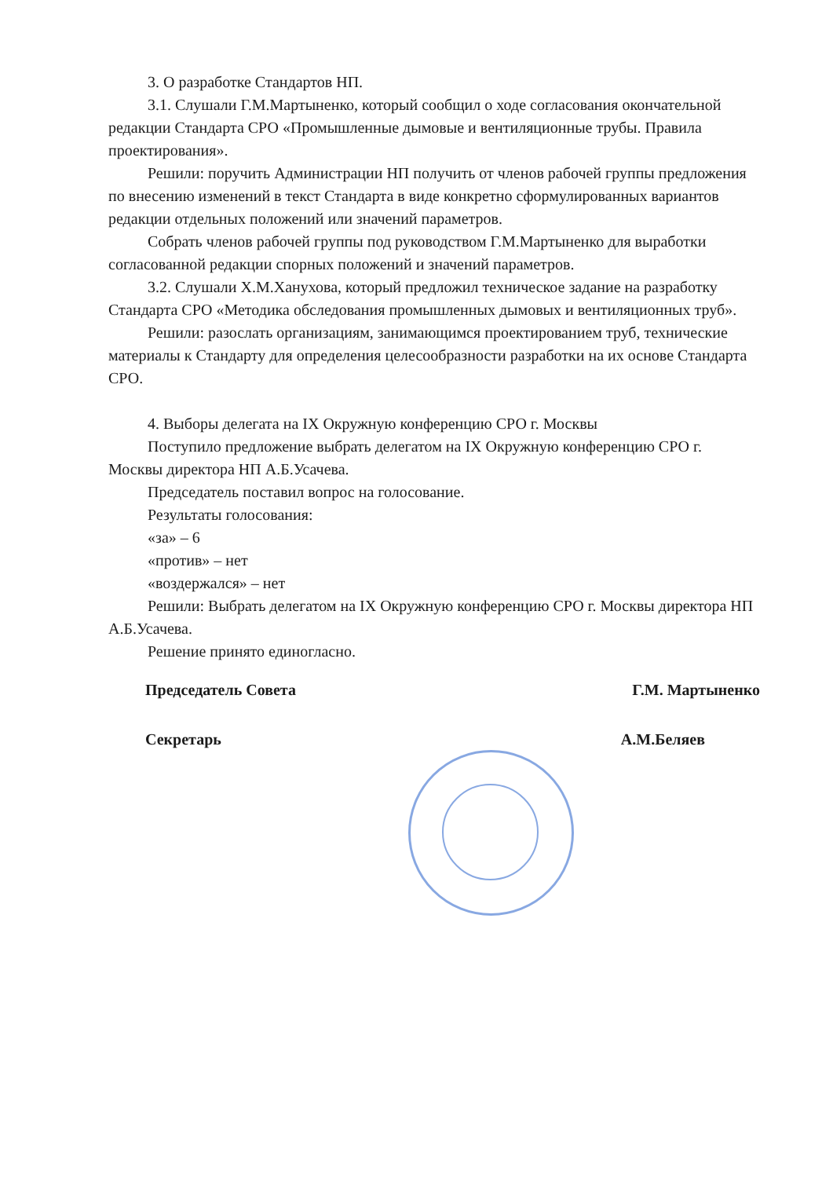3. О разработке Стандартов НП.
3.1. Слушали Г.М.Мартыненко, который сообщил о ходе согласования окончательной редакции Стандарта СРО «Промышленные дымовые и вентиляционные трубы. Правила проектирования».
Решили: поручить Администрации НП получить от членов рабочей группы предложения по внесению изменений в текст Стандарта в виде конкретно сформулированных вариантов редакции отдельных положений или значений параметров.
Собрать членов рабочей группы под руководством Г.М.Мартыненко для выработки согласованной редакции спорных положений и значений параметров.
3.2. Слушали Х.М.Ханухова, который предложил техническое задание на разработку Стандарта СРО «Методика обследования промышленных дымовых и вентиляционных труб».
Решили: разослать организациям, занимающимся проектированием труб, технические материалы к Стандарту для определения целесообразности разработки на их основе Стандарта СРО.
4. Выборы делегата на IX Окружную конференцию СРО г. Москвы
Поступило предложение выбрать делегатом на IX Окружную конференцию СРО г. Москвы директора НП А.Б.Усачева.
Председатель поставил вопрос на голосование.
Результаты голосования:
«за» – 6
«против» – нет
«воздержался» – нет
Решили: Выбрать делегатом на IX Окружную конференцию СРО г. Москвы директора НП А.Б.Усачева.
Решение принято единогласно.
Председатель Совета Г.М. Мартыненко
Секретарь А.М.Беляев